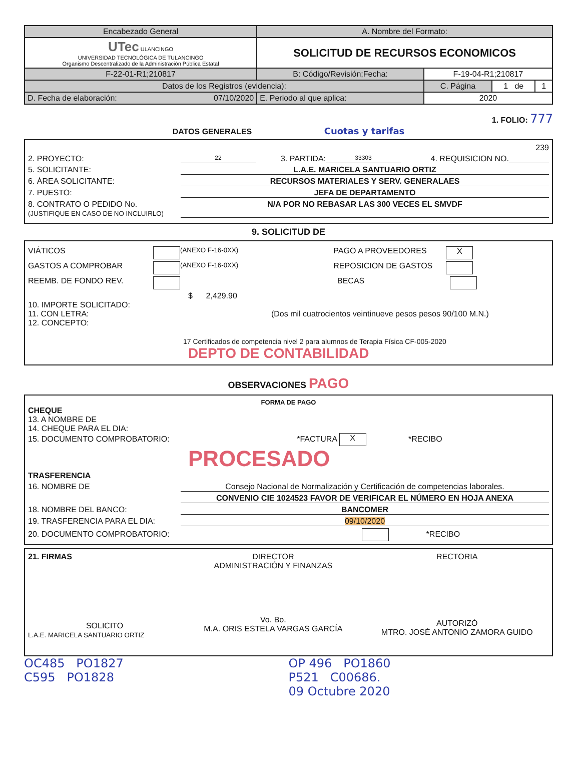| Encabezado General | A. Nombre del Formato: | | | |
| UTec ULANCINGO UNIVERSIDAD TECNOLÓGICA DE TULANCINGO Organismo Descentralizado de la Administración Pública Estatal | SOLICITUD DE RECURSOS ECONOMICOS | | | |
| F-22-01-R1;210817 | B: Código/Revisión;Fecha: | F-19-04-R1;210817 | | |
| Datos de los Registros (evidencia): | | C. Página | 1 de | 1 |
| D. Fecha de elaboración: 07/10/2020 | E. Periodo al que aplica: | 2020 | | |
1. FOLIO: 777
DATOS GENERALES Cuotas y tarifas
239
2. PROYECTO: 22 3. PARTIDA: 33303 4. REQUISICION NO.
5. SOLICITANTE: L.A.E. MARICELA SANTUARIO ORTIZ
6. ÁREA SOLICITANTE: RECURSOS MATERIALES Y SERV. GENERALAES
7. PUESTO: JEFA DE DEPARTAMENTO
8. CONTRATO O PEDIDO No.
(JUSTIFIQUE EN CASO DE NO INCLUIRLO) N/A POR NO REBASAR LAS 300 VECES EL SMVDF
9. SOLICITUD DE
VIÁTICOS (ANEXO F-16-0XX) PAGO A PROVEEDORES X
GASTOS A COMPROBAR (ANEXO F-16-0XX) REPOSICION DE GASTOS
REEMB. DE FONDO REV. BECAS
$ 2,429.90
10. IMPORTE SOLICITADO:
11. CON LETRA: (Dos mil cuatrocientos veintinueve pesos pesos 90/100 M.N.)
12. CONCEPTO:
17 Certificados de competencia nivel 2 para alumnos de Terapia Física CF-005-2020
DEPTO DE CONTABILIDAD
OBSERVACIONES PAGO
FORMA DE PAGO
CHEQUE
13. A NOMBRE DE
14. CHEQUE PARA EL DIA:
15. DOCUMENTO COMPROBATORIO: *FACTURA X *RECIBO
PROCESADO
TRASFERENCIA
16. NOMBRE DE Consejo Nacional de Normalización y Certificación de competencias laborales.
CONVENIO CIE 1024523 FAVOR DE VERIFICAR EL NÚMERO EN HOJA ANEXA
18. NOMBRE DEL BANCO: BANCOMER
19. TRASFERENCIA PARA EL DIA: 09/10/2020
20. DOCUMENTO COMPROBATORIO: *RECIBO
21. FIRMAS
SOLICITO
L.A.E. MARICELA SANTUARIO ORTIZ
DIRECTOR
ADMINISTRACIÓN Y FINANZAS
Vo. Bo.
M.A. ORIS ESTELA VARGAS GARCÍA
RECTORIA
AUTORIZÓ
MTRO. JOSÉ ANTONIO ZAMORA GUIDO
OC485 PO1827
C595 PO1828
OP 496 PO1860
P521 C00686.
09 Octubre 2020